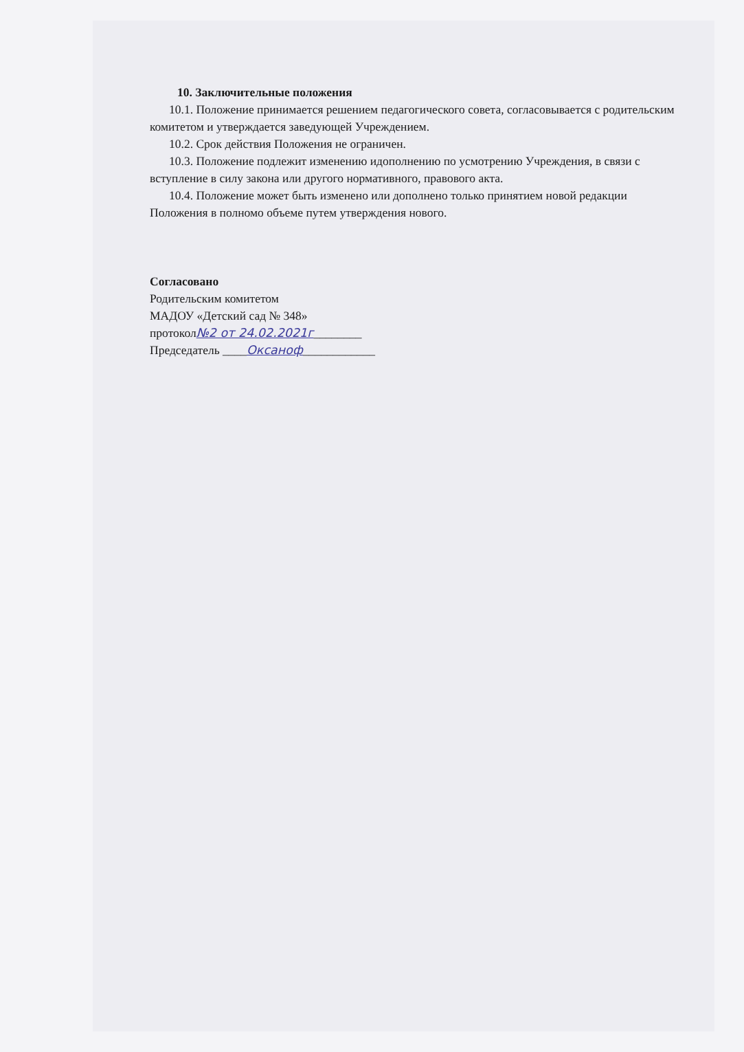10. Заключительные положения
10.1. Положение принимается решением педагогического совета, согласовывается с родительским комитетом и утверждается заведующей Учреждением.
10.2. Срок действия Положения не ограничен.
10.3. Положение подлежит изменению идополнению по усмотрению Учреждения, в связи с вступление в силу закона или другого нормативного, правового акта.
10.4. Положение может быть изменено или дополнено только принятием новой редакции Положения в полномо объеме путем утверждения нового.
Согласовано
Родительским комитетом
МАДОУ «Детский сад № 348»
протокол№2 от 24.02.2021г________
Председатель ____Оксаноф____________